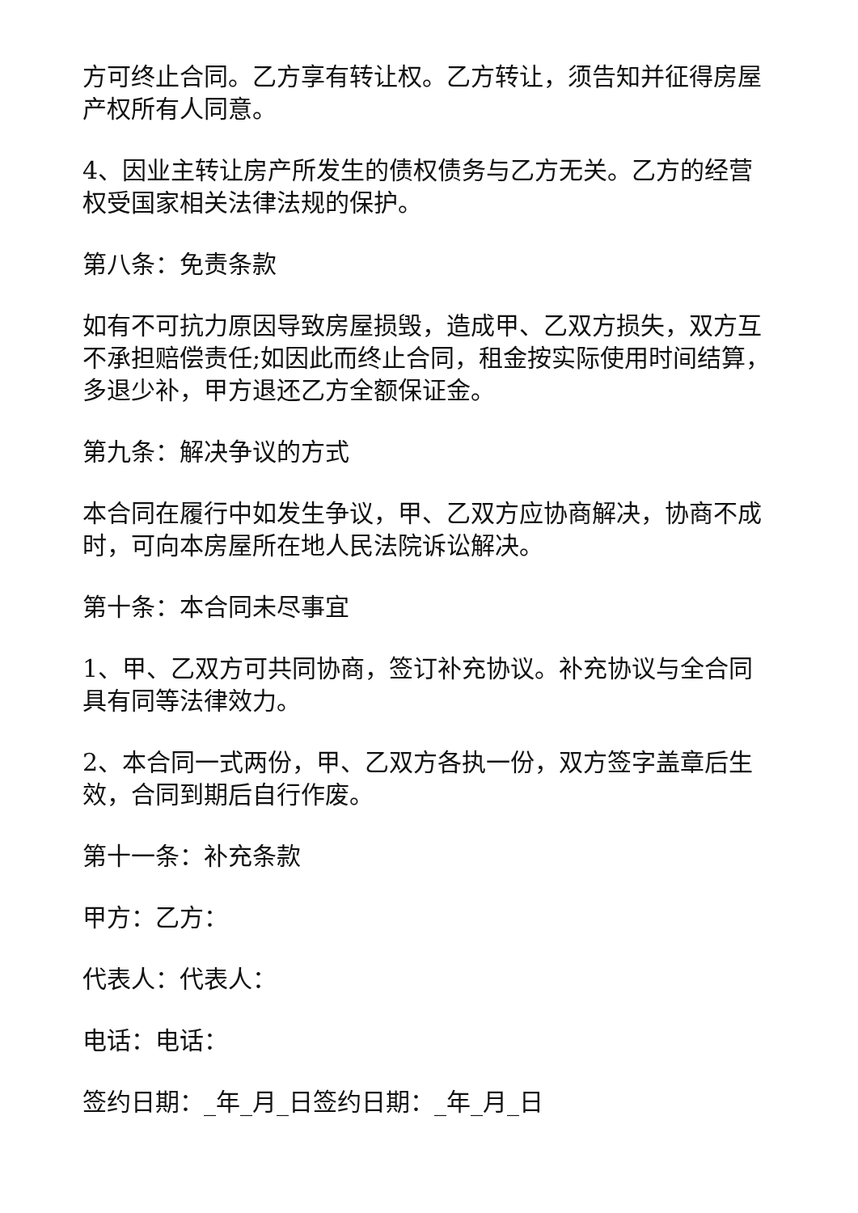方可终止合同。乙方享有转让权。乙方转让，须告知并征得房屋产权所有人同意。
4、因业主转让房产所发生的债权债务与乙方无关。乙方的经营权受国家相关法律法规的保护。
第八条：免责条款
如有不可抗力原因导致房屋损毁，造成甲、乙双方损失，双方互不承担赔偿责任;如因此而终止合同，租金按实际使用时间结算，多退少补，甲方退还乙方全额保证金。
第九条：解决争议的方式
本合同在履行中如发生争议，甲、乙双方应协商解决，协商不成时，可向本房屋所在地人民法院诉讼解决。
第十条：本合同未尽事宜
1、甲、乙双方可共同协商，签订补充协议。补充协议与全合同具有同等法律效力。
2、本合同一式两份，甲、乙双方各执一份，双方签字盖章后生效，合同到期后自行作废。
第十一条：补充条款
甲方：乙方：
代表人：代表人：
电话：电话：
签约日期：_年_月_日签约日期：_年_月_日